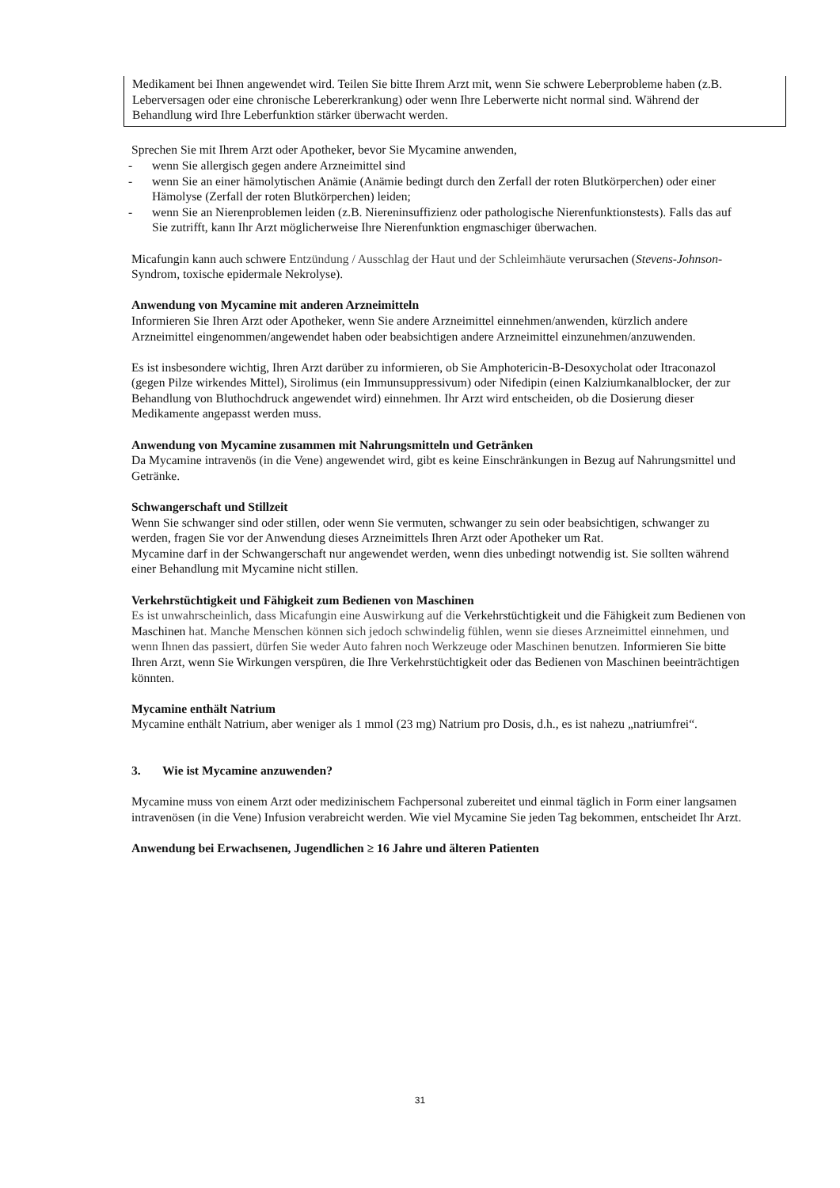Medikament bei Ihnen angewendet wird. Teilen Sie bitte Ihrem Arzt mit, wenn Sie schwere Leberprobleme haben (z.B. Leberversagen oder eine chronische Lebererkrankung) oder wenn Ihre Leberwerte nicht normal sind. Während der Behandlung wird Ihre Leberfunktion stärker überwacht werden.
Sprechen Sie mit Ihrem Arzt oder Apotheker, bevor Sie Mycamine anwenden,
- wenn Sie allergisch gegen andere Arzneimittel sind
- wenn Sie an einer hämolytischen Anämie (Anämie bedingt durch den Zerfall der roten Blutkörperchen) oder einer Hämolyse (Zerfall der roten Blutkörperchen) leiden;
- wenn Sie an Nierenproblemen leiden (z.B. Niereninsuffizienz oder pathologische Nierenfunktionstests). Falls das auf Sie zutrifft, kann Ihr Arzt möglicherweise Ihre Nierenfunktion engmaschiger überwachen.
Micafungin kann auch schwere Entzündung / Ausschlag der Haut und der Schleimhäute verursachen (Stevens-Johnson-Syndrom, toxische epidermale Nekrolyse).
Anwendung von Mycamine mit anderen Arzneimitteln
Informieren Sie Ihren Arzt oder Apotheker, wenn Sie andere Arzneimittel einnehmen/anwenden, kürzlich andere Arzneimittel eingenommen/angewendet haben oder beabsichtigen andere Arzneimittel einzunehmen/anzuwenden.
Es ist insbesondere wichtig, Ihren Arzt darüber zu informieren, ob Sie Amphotericin-B-Desoxycholat oder Itraconazol (gegen Pilze wirkendes Mittel), Sirolimus (ein Immunsuppressivum) oder Nifedipin (einen Kalziumkanalblocker, der zur Behandlung von Bluthochdruck angewendet wird) einnehmen. Ihr Arzt wird entscheiden, ob die Dosierung dieser Medikamente angepasst werden muss.
Anwendung von Mycamine zusammen mit Nahrungsmitteln und Getränken
Da Mycamine intravenös (in die Vene) angewendet wird, gibt es keine Einschränkungen in Bezug auf Nahrungsmittel und Getränke.
Schwangerschaft und Stillzeit
Wenn Sie schwanger sind oder stillen, oder wenn Sie vermuten, schwanger zu sein oder beabsichtigen, schwanger zu werden, fragen Sie vor der Anwendung dieses Arzneimittels Ihren Arzt oder Apotheker um Rat.
Mycamine darf in der Schwangerschaft nur angewendet werden, wenn dies unbedingt notwendig ist. Sie sollten während einer Behandlung mit Mycamine nicht stillen.
Verkehrstüchtigkeit und Fähigkeit zum Bedienen von Maschinen
Es ist unwahrscheinlich, dass Micafungin eine Auswirkung auf die Verkehrstüchtigkeit und die Fähigkeit zum Bedienen von Maschinen hat. Manche Menschen können sich jedoch schwindelig fühlen, wenn sie dieses Arzneimittel einnehmen, und wenn Ihnen das passiert, dürfen Sie weder Auto fahren noch Werkzeuge oder Maschinen benutzen. Informieren Sie bitte Ihren Arzt, wenn Sie Wirkungen verspüren, die Ihre Verkehrstüchtigkeit oder das Bedienen von Maschinen beeinträchtigen könnten.
Mycamine enthält Natrium
Mycamine enthält Natrium, aber weniger als 1 mmol (23 mg) Natrium pro Dosis, d.h., es ist nahezu „natriumfrei“.
3. Wie ist Mycamine anzuwenden?
Mycamine muss von einem Arzt oder medizinischem Fachpersonal zubereitet und einmal täglich in Form einer langsamen intravenösen (in die Vene) Infusion verabreicht werden. Wie viel Mycamine Sie jeden Tag bekommen, entscheidet Ihr Arzt.
Anwendung bei Erwachsenen, Jugendlichen ≥ 16 Jahre und älteren Patienten
31